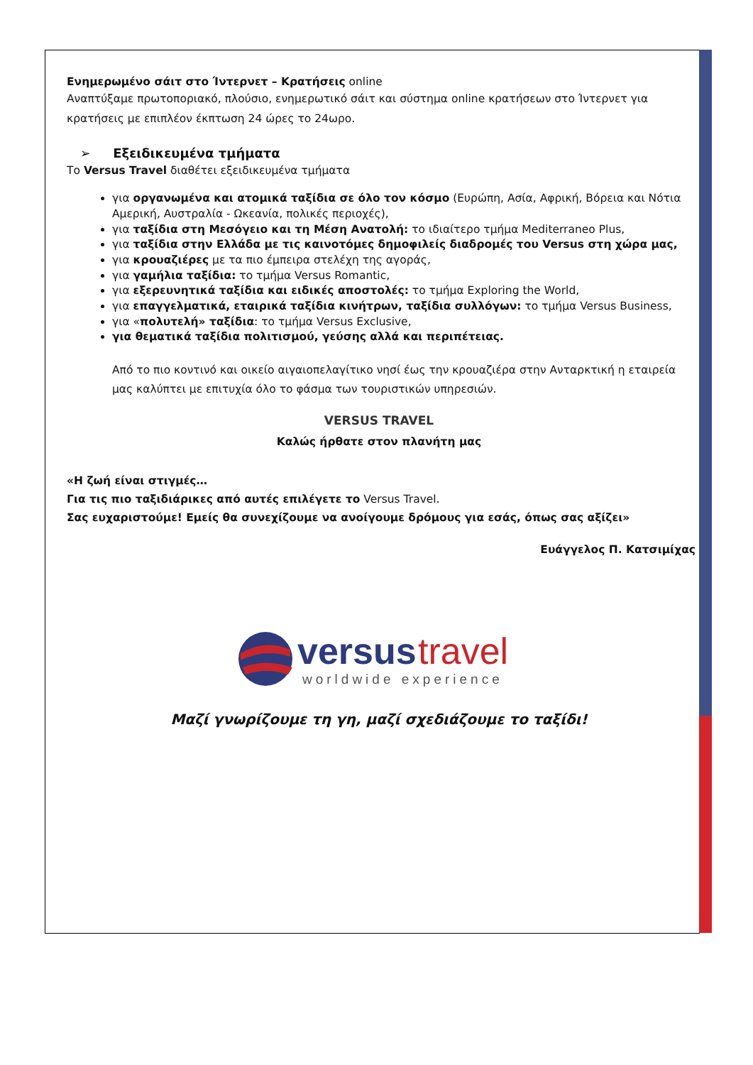Ενημερωμένο σάιτ στο Ίντερνετ – Κρατήσεις online
Αναπτύξαμε πρωτοποριακό, πλούσιο, ενημερωτικό σάιτ και σύστημα online κρατήσεων στο Ίντερνετ για κρατήσεις με επιπλέον έκπτωση 24 ώρες το 24ωρο.
➢ Εξειδικευμένα τμήματα
Το Versus Travel διαθέτει εξειδικευμένα τμήματα
για οργανωμένα και ατομικά ταξίδια σε όλο τον κόσμο (Ευρώπη, Ασία, Αφρική, Βόρεια και Νότια Αμερική, Αυστραλία - Ωκεανία, πολικές περιοχές),
για ταξίδια στη Μεσόγειο και τη Μέση Ανατολή: το ιδιαίτερο τμήμα Mediterraneo Plus,
για ταξίδια στην Ελλάδα με τις καινοτόμες δημοφιλείς διαδρομές του Versus στη χώρα μας,
για κρουαζιέρες με τα πιο έμπειρα στελέχη της αγοράς,
για γαμήλια ταξίδια: το τμήμα Versus Romantic,
για εξερευνητικά ταξίδια και ειδικές αποστολές: το τμήμα Exploring the World,
για επαγγελματικά, εταιρικά ταξίδια κινήτρων, ταξίδια συλλόγων: το τμήμα Versus Business,
για «πολυτελή» ταξίδια: το τμήμα Versus Exclusive,
για θεματικά ταξίδια πολιτισμού, γεύσης αλλά και περιπέτειας.
Από το πιο κοντινό και οικείο αιγαιοπελαγίτικο νησί έως την κρουαζιέρα στην Ανταρκτική η εταιρεία μας καλύπτει με επιτυχία όλο το φάσμα των τουριστικών υπηρεσιών.
VERSUS TRAVEL
Καλώς ήρθατε στον πλανήτη μας
«Η ζωή είναι στιγμές…
Για τις πιο ταξιδιάρικες από αυτές επιλέγετε το Versus Travel.
Σας ευχαριστούμε! Εμείς θα συνεχίζουμε να ανοίγουμε δρόμους για εσάς, όπως σας αξίζει»
Ευάγγελος Π. Κατσιμίχας
versus
travel
worldwide experience
Μαζί γνωρίζουμε τη γη, μαζί σχεδιάζουμε το ταξίδι!